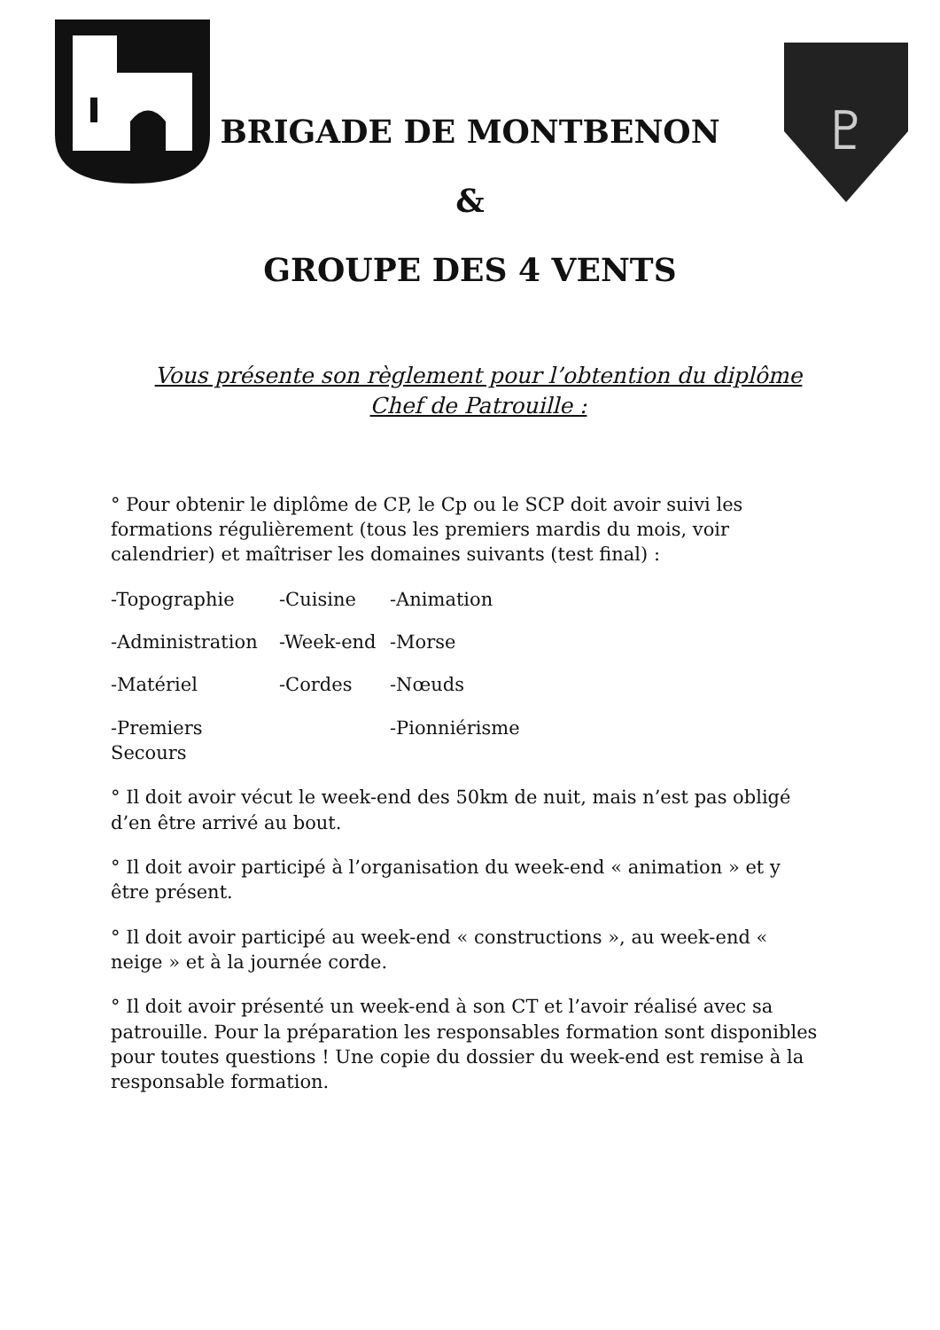♇
BRIGADE DE MONTBENON
&
GROUPE DES 4 VENTS
Vous présente son règlement pour l’obtention du diplôme
Chef de Patrouille :
° Pour obtenir le diplôme de CP, le Cp ou le SCP doit avoir suivi les formations régulièrement (tous les premiers mardis du mois, voir calendrier) et maîtriser les domaines suivants (test final) :
-Topographie -Cuisine -Animation -Administration -Week-end -Morse -Matériel -Cordes -Nœuds -Premiers Secours -Pionniérisme
° Il doit avoir vécut le week-end des 50km de nuit, mais n’est pas obligé d’en être arrivé au bout.
° Il doit avoir participé à l’organisation du week-end « animation » et y être présent.
° Il doit avoir participé au week-end « constructions », au week-end « neige » et à la journée corde.
° Il doit avoir présenté un week-end à son CT et l’avoir réalisé avec sa patrouille. Pour la préparation les responsables formation sont disponibles pour toutes questions ! Une copie du dossier du week-end est remise à la responsable formation.